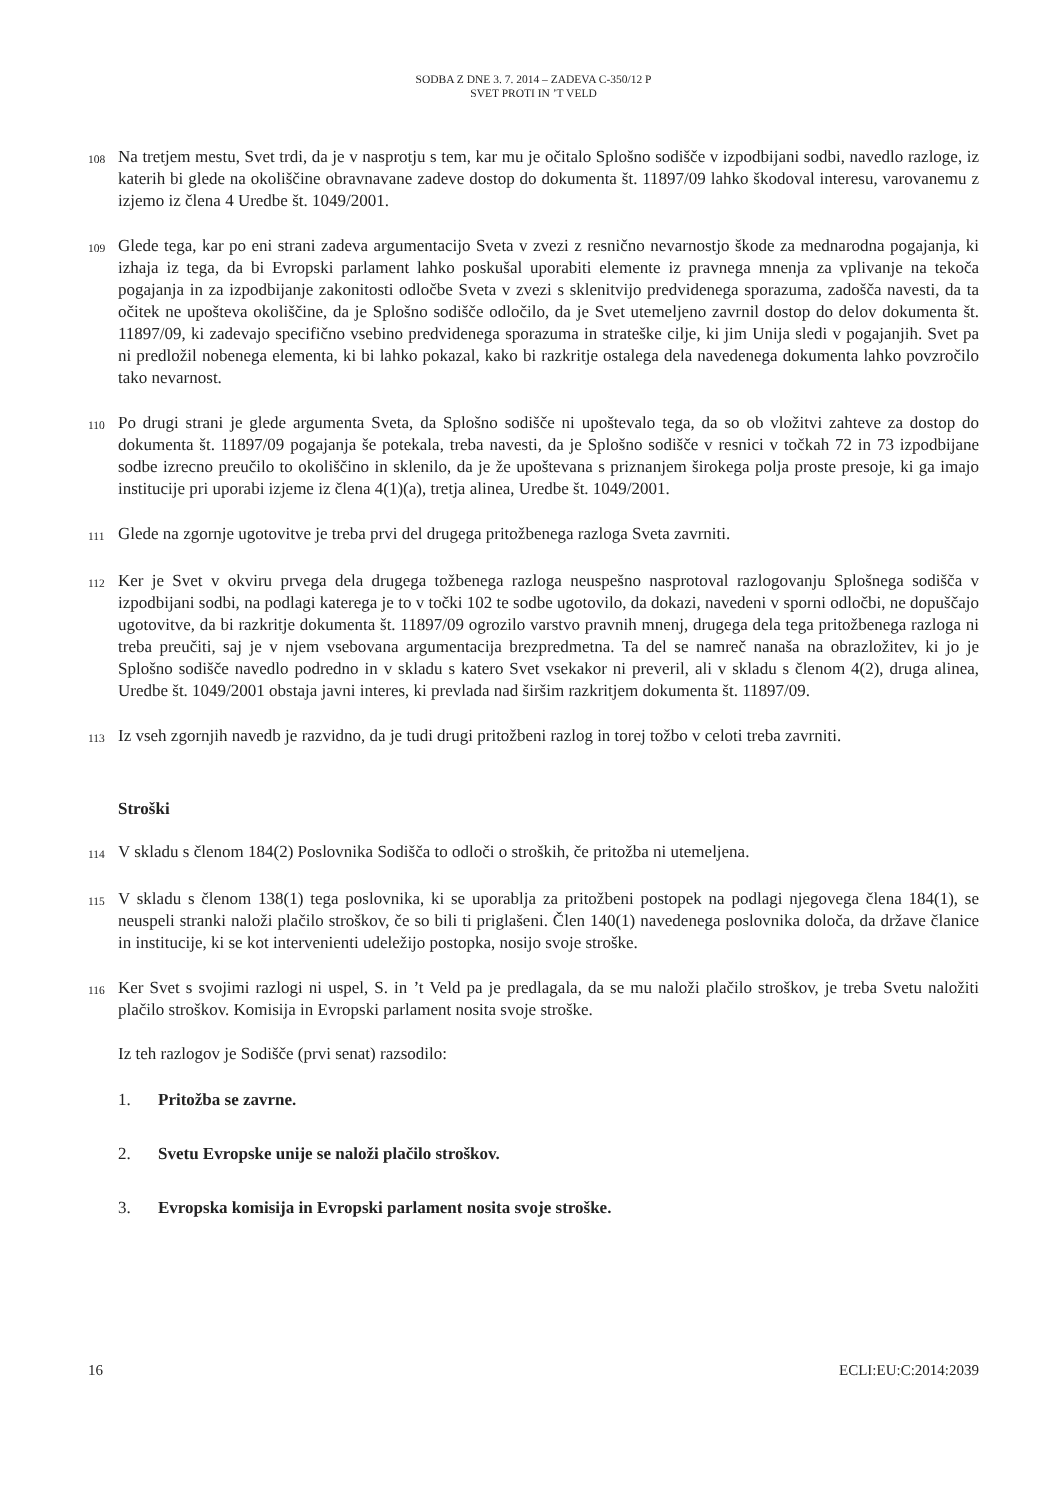SODBA Z DNE 3. 7. 2014 – ZADEVA C-350/12 P
SVET PROTI IN ’T VELD
108 Na tretjem mestu, Svet trdi, da je v nasprotju s tem, kar mu je očitalo Splošno sodišče v izpodbijani sodbi, navedlo razloge, iz katerih bi glede na okoliščine obravnavane zadeve dostop do dokumenta št. 11897/09 lahko škodoval interesu, varovanemu z izjemo iz člena 4 Uredbe št. 1049/2001.
109 Glede tega, kar po eni strani zadeva argumentacijo Sveta v zvezi z resnično nevarnostjo škode za mednarodna pogajanja, ki izhaja iz tega, da bi Evropski parlament lahko poskušal uporabiti elemente iz pravnega mnenja za vplivanje na tekoča pogajanja in za izpodbijanje zakonitosti odločbe Sveta v zvezi s sklenitvijo predvidenega sporazuma, zadošča navesti, da ta očitek ne upošteva okoliščine, da je Splošno sodišče odločilo, da je Svet utemeljeno zavrnil dostop do delov dokumenta št. 11897/09, ki zadevajo specifično vsebino predvidenega sporazuma in strateške cilje, ki jim Unija sledi v pogajanjih. Svet pa ni predložil nobenega elementa, ki bi lahko pokazal, kako bi razkritje ostalega dela navedenega dokumenta lahko povzročilo tako nevarnost.
110 Po drugi strani je glede argumenta Sveta, da Splošno sodišče ni upoštevalo tega, da so ob vložitvi zahteve za dostop do dokumenta št. 11897/09 pogajanja še potekala, treba navesti, da je Splošno sodišče v resnici v točkah 72 in 73 izpodbijane sodbe izrecno preučilo to okoliščino in sklenilo, da je že upoštevana s priznanjem širokega polja proste presoje, ki ga imajo institucije pri uporabi izjeme iz člena 4(1)(a), tretja alinea, Uredbe št. 1049/2001.
111 Glede na zgornje ugotovitve je treba prvi del drugega pritožbenega razloga Sveta zavrniti.
112 Ker je Svet v okviru prvega dela drugega tožbenega razloga neuspešno nasprotoval razlogovanju Splošnega sodišča v izpodbijani sodbi, na podlagi katerega je to v točki 102 te sodbe ugotovilo, da dokazi, navedeni v sporni odločbi, ne dopuščajo ugotovitve, da bi razkritje dokumenta št. 11897/09 ogrozilo varstvo pravnih mnenj, drugega dela tega pritožbenega razloga ni treba preučiti, saj je v njem vsebovana argumentacija brezpredmetna. Ta del se namreč nanaša na obrazložitev, ki jo je Splošno sodišče navedlo podredno in v skladu s katero Svet vsekakor ni preveril, ali v skladu s členom 4(2), druga alinea, Uredbe št. 1049/2001 obstaja javni interes, ki prevlada nad širšim razkritjem dokumenta št. 11897/09.
113 Iz vseh zgornjih navedb je razvidno, da je tudi drugi pritožbeni razlog in torej tožbo v celoti treba zavrniti.
Stroški
114 V skladu s členom 184(2) Poslovnika Sodišča to odloči o stroških, če pritožba ni utemeljena.
115 V skladu s členom 138(1) tega poslovnika, ki se uporablja za pritožbeni postopek na podlagi njegovega člena 184(1), se neuspeli stranki naloži plačilo stroškov, če so bili ti priglašeni. Člen 140(1) navedenega poslovnika določa, da države članice in institucije, ki se kot intervenienti udeležijo postopka, nosijo svoje stroške.
116 Ker Svet s svojimi razlogi ni uspel, S. in ’t Veld pa je predlagala, da se mu naloži plačilo stroškov, je treba Svetu naložiti plačilo stroškov. Komisija in Evropski parlament nosita svoje stroške.
Iz teh razlogov je Sodišče (prvi senat) razsodilo:
1. Pritožba se zavrne.
2. Svetu Evropske unije se naloži plačilo stroškov.
3. Evropska komisija in Evropski parlament nosita svoje stroške.
16 ECLI:EU:C:2014:2039